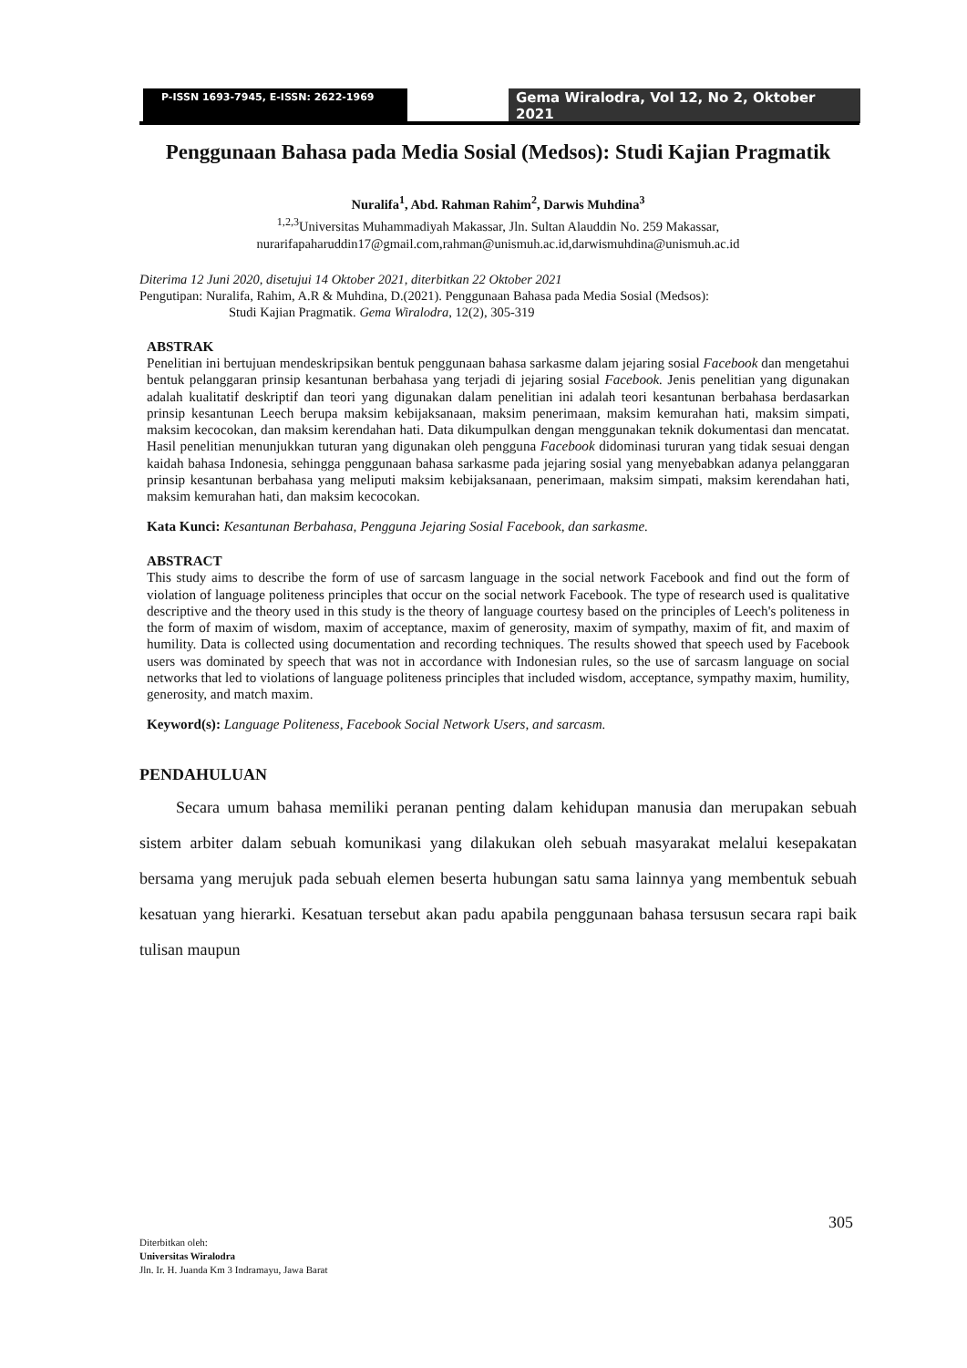P-ISSN 1693-7945, E-ISSN: 2622-1969
Gema Wiralodra, Vol 12, No 2, Oktober 2021
Penggunaan Bahasa pada Media Sosial (Medsos): Studi Kajian Pragmatik
Nuralifa<sup>1</sup>, Abd. Rahman Rahim<sup>2</sup>, Darwis Muhdina<sup>3</sup>
<sup>1,2,3</sup>Universitas Muhammadiyah Makassar, Jln. Sultan Alauddin No. 259 Makassar,
nurarifapaharuddin17@gmail.com,rahman@unismuh.ac.id,darwismuhdina@unismuh.ac.id
Diterima 12 Juni 2020, disetujui 14 Oktober 2021, diterbitkan 22 Oktober 2021
Pengutipan: Nuralifa, Rahim, A.R & Muhdina, D.(2021). Penggunaan Bahasa pada Media Sosial (Medsos):
Studi Kajian Pragmatik. Gema Wiralodra, 12(2), 305-319
ABSTRAK
Penelitian ini bertujuan mendeskripsikan bentuk penggunaan bahasa sarkasme dalam jejaring sosial Facebook dan mengetahui bentuk pelanggaran prinsip kesantunan berbahasa yang terjadi di jejaring sosial Facebook. Jenis penelitian yang digunakan adalah kualitatif deskriptif dan teori yang digunakan dalam penelitian ini adalah teori kesantunan berbahasa berdasarkan prinsip kesantunan Leech berupa maksim kebijaksanaan, maksim penerimaan, maksim kemurahan hati, maksim simpati, maksim kecocokan, dan maksim kerendahan hati. Data dikumpulkan dengan menggunakan teknik dokumentasi dan mencatat. Hasil penelitian menunjukkan tuturan yang digunakan oleh pengguna Facebook didominasi tururan yang tidak sesuai dengan kaidah bahasa Indonesia, sehingga penggunaan bahasa sarkasme pada jejaring sosial yang menyebabkan adanya pelanggaran prinsip kesantunan berbahasa yang meliputi maksim kebijaksanaan, penerimaan, maksim simpati, maksim kerendahan hati, maksim kemurahan hati, dan maksim kecocokan.
Kata Kunci: Kesantunan Berbahasa, Pengguna Jejaring Sosial Facebook, dan sarkasme.
ABSTRACT
This study aims to describe the form of use of sarcasm language in the social network Facebook and find out the form of violation of language politeness principles that occur on the social network Facebook. The type of research used is qualitative descriptive and the theory used in this study is the theory of language courtesy based on the principles of Leech's politeness in the form of maxim of wisdom, maxim of acceptance, maxim of generosity, maxim of sympathy, maxim of fit, and maxim of humility. Data is collected using documentation and recording techniques. The results showed that speech used by Facebook users was dominated by speech that was not in accordance with Indonesian rules, so the use of sarcasm language on social networks that led to violations of language politeness principles that included wisdom, acceptance, sympathy maxim, humility, generosity, and match maxim.
Keyword(s): Language Politeness, Facebook Social Network Users, and sarcasm.
PENDAHULUAN
Secara umum bahasa memiliki peranan penting dalam kehidupan manusia dan merupakan sebuah sistem arbiter dalam sebuah komunikasi yang dilakukan oleh sebuah masyarakat melalui kesepakatan bersama yang merujuk pada sebuah elemen beserta hubungan satu sama lainnya yang membentuk sebuah kesatuan yang hierarki. Kesatuan tersebut akan padu apabila penggunaan bahasa tersusun secara rapi baik tulisan maupun
305
Diterbitkan oleh:
Universitas Wiralodra
Jln. Ir. H. Juanda Km 3 Indramayu, Jawa Barat